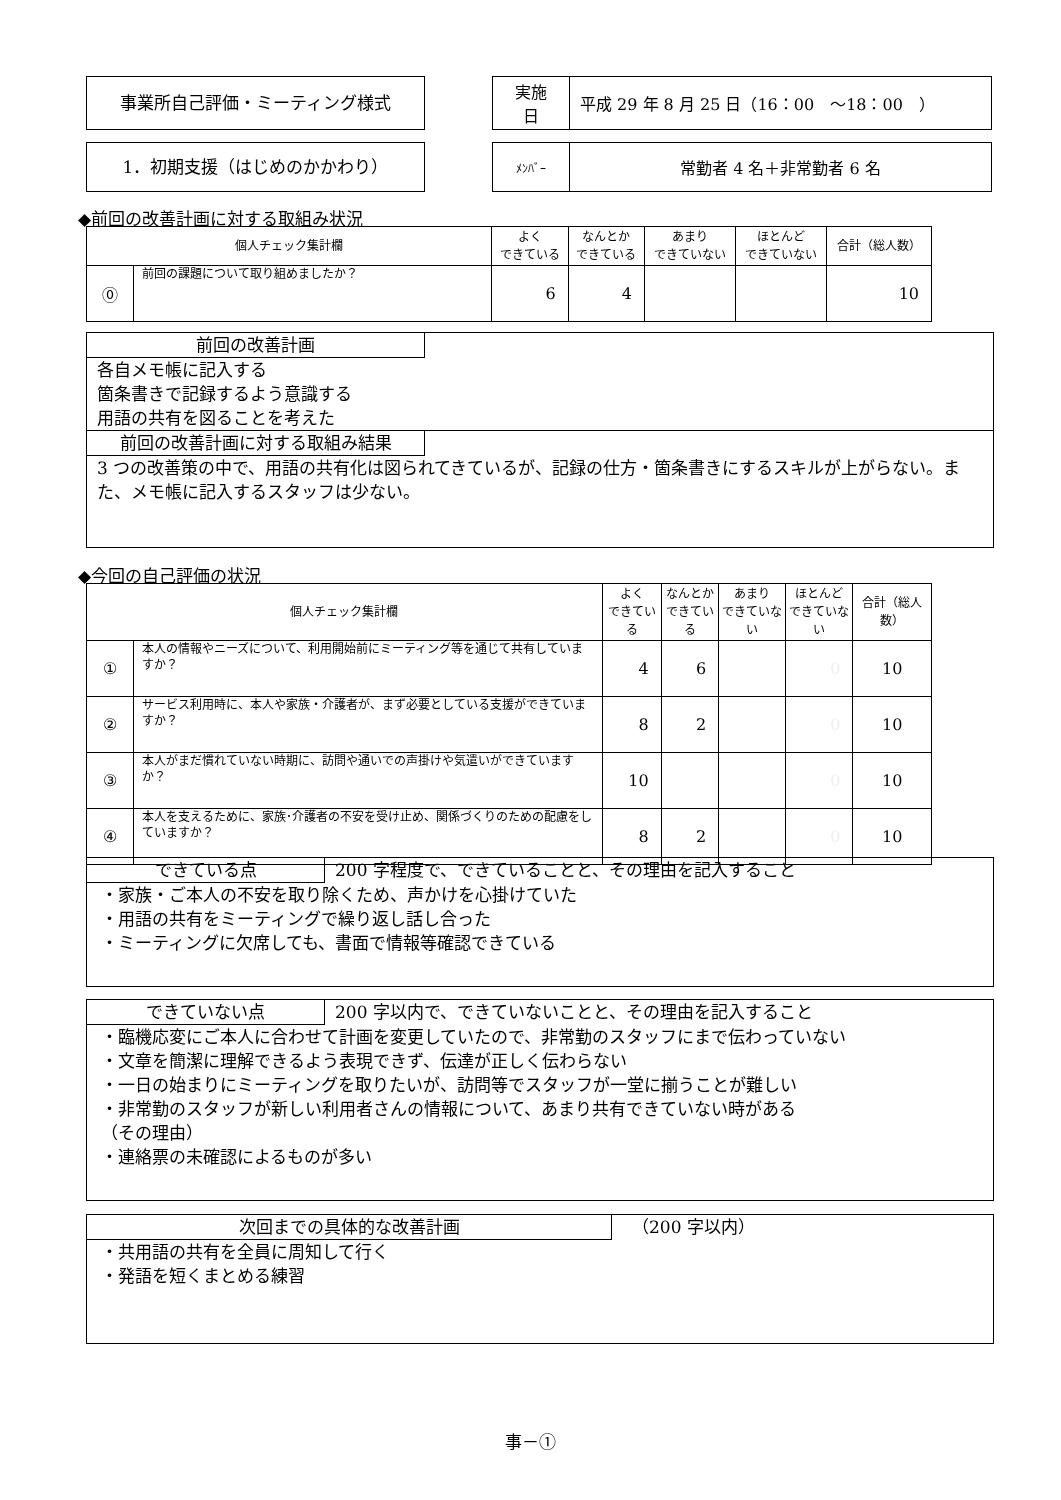事業所自己評価・ミーティング様式
| 実施 日 | 平成 29 年 8 月 25 日（16：00 ～18：00 ） |
1．初期支援（はじめのかかわり）
| ﾒﾝﾊﾞｰ | 常勤者 4 名＋非常勤者 6 名 |
◆前回の改善計画に対する取組み状況
| 個人チェック集計欄 | | よく できている | なんとか できている | あまり できていない | ほとんど できていない | 合計（総人数） |
| --- | --- | --- | --- | --- | --- | --- |
| ⓪ | 前回の課題について取り組めましたか？ | 6 | 4 | | | 10 |
前回の改善計画
各自メモ帳に記入する
箇条書きで記録するよう意識する
用語の共有を図ることを考えた
前回の改善計画に対する取組み結果
3 つの改善策の中で、用語の共有化は図られてきているが、記録の仕方・箇条書きにするスキルが上がらない。また、メモ帳に記入するスタッフは少ない。
◆今回の自己評価の状況
| 個人チェック集計欄 | | よく できている | なんとか できている | あまり できていない | ほとんど できていない | 合計（総人数） |
| --- | --- | --- | --- | --- | --- | --- |
| ① | 本人の情報やニーズについて、利用開始前にミーティング等を通じて共有していますか？ | 4 | 6 | | 0 | 10 |
| ② | サービス利用時に、本人や家族・介護者が、まず必要としている支援ができていますか？ | 8 | 2 | | 0 | 10 |
| ③ | 本人がまだ慣れていない時期に、訪問や通いでの声掛けや気遣いができていますか？ | 10 | | | 0 | 10 |
| ④ | 本人を支えるために、家族･介護者の不安を受け止め、関係づくりのための配慮をしていますか？ | 8 | 2 | | 0 | 10 |
できている点 200 字程度で、できていることと、その理由を記入すること
・家族・ご本人の不安を取り除くため、声かけを心掛けていた
・用語の共有をミーティングで繰り返し話し合った
・ミーティングに欠席しても、書面で情報等確認できている
できていない点 200 字以内で、できていないことと、その理由を記入すること
・臨機応変にご本人に合わせて計画を変更していたので、非常勤のスタッフにまで伝わっていない
・文章を簡潔に理解できるよう表現できず、伝達が正しく伝わらない
・一日の始まりにミーティングを取りたいが、訪問等でスタッフが一堂に揃うことが難しい
・非常勤のスタッフが新しい利用者さんの情報について、あまり共有できていない時がある
（その理由）
・連絡票の未確認によるものが多い
次回までの具体的な改善計画 （200 字以内）
・共用語の共有を全員に周知して行く
・発語を短くまとめる練習
事－①